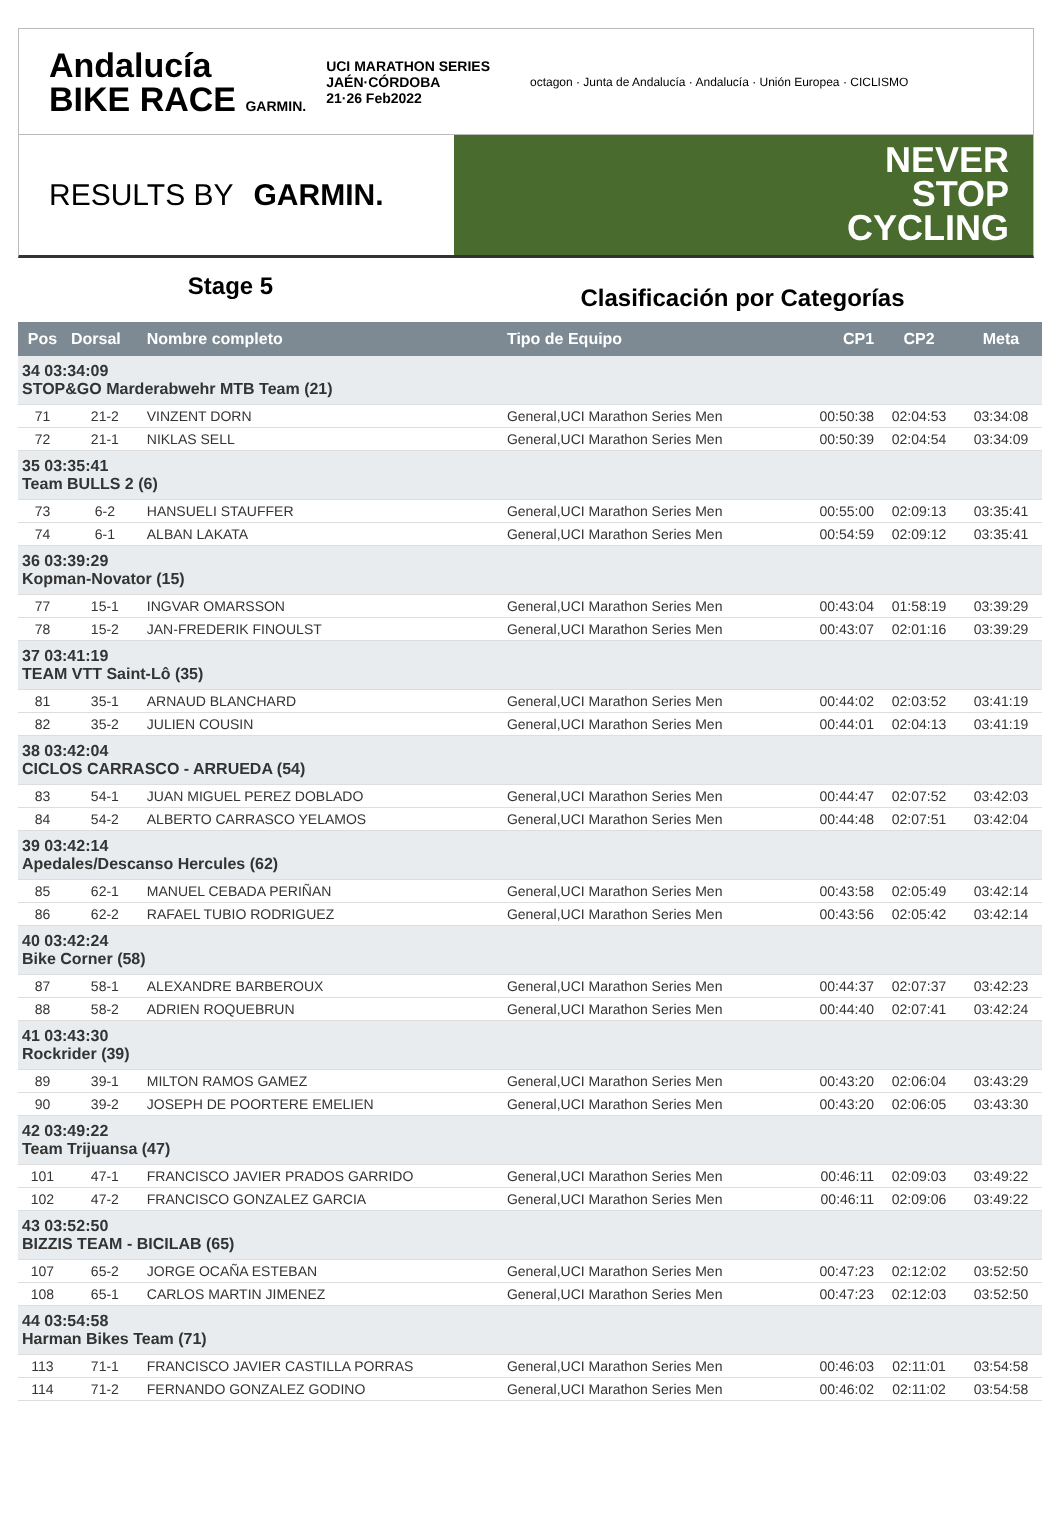Andalucía
BIKE RACE GARMIN.
UCI MARATHON SERIES
JAÉN·CÓRDOBA
21·26 Feb2022
octagon · Junta de Andalucía · Andalucía · Unión Europea · CICLISMO
RESULTS BY GARMIN.
NEVER
STOP
CYCLING
Stage 5
Clasificación por Categorías
| Pos | Dorsal | Nombre completo | Tipo de Equipo | CP1 | CP2 | Meta |
| --- | --- | --- | --- | --- | --- | --- |
| 34 03:34:09 STOP&GO Marderabwehr MTB Team (21) | | | | | | |
| 71 | 21-2 | VINZENT DORN | General,UCI Marathon Series Men | 00:50:38 | 02:04:53 | 03:34:08 |
| 72 | 21-1 | NIKLAS SELL | General,UCI Marathon Series Men | 00:50:39 | 02:04:54 | 03:34:09 |
| 35 03:35:41 Team BULLS 2 (6) | | | | | | |
| 73 | 6-2 | HANSUELI STAUFFER | General,UCI Marathon Series Men | 00:55:00 | 02:09:13 | 03:35:41 |
| 74 | 6-1 | ALBAN LAKATA | General,UCI Marathon Series Men | 00:54:59 | 02:09:12 | 03:35:41 |
| 36 03:39:29 Kopman-Novator (15) | | | | | | |
| 77 | 15-1 | INGVAR OMARSSON | General,UCI Marathon Series Men | 00:43:04 | 01:58:19 | 03:39:29 |
| 78 | 15-2 | JAN-FREDERIK FINOULST | General,UCI Marathon Series Men | 00:43:07 | 02:01:16 | 03:39:29 |
| 37 03:41:19 TEAM VTT Saint-Lô (35) | | | | | | |
| 81 | 35-1 | ARNAUD BLANCHARD | General,UCI Marathon Series Men | 00:44:02 | 02:03:52 | 03:41:19 |
| 82 | 35-2 | JULIEN COUSIN | General,UCI Marathon Series Men | 00:44:01 | 02:04:13 | 03:41:19 |
| 38 03:42:04 CICLOS CARRASCO - ARRUEDA (54) | | | | | | |
| 83 | 54-1 | JUAN MIGUEL PEREZ DOBLADO | General,UCI Marathon Series Men | 00:44:47 | 02:07:52 | 03:42:03 |
| 84 | 54-2 | ALBERTO CARRASCO YELAMOS | General,UCI Marathon Series Men | 00:44:48 | 02:07:51 | 03:42:04 |
| 39 03:42:14 Apedales/Descanso Hercules (62) | | | | | | |
| 85 | 62-1 | MANUEL CEBADA PERIÑAN | General,UCI Marathon Series Men | 00:43:58 | 02:05:49 | 03:42:14 |
| 86 | 62-2 | RAFAEL TUBIO RODRIGUEZ | General,UCI Marathon Series Men | 00:43:56 | 02:05:42 | 03:42:14 |
| 40 03:42:24 Bike Corner (58) | | | | | | |
| 87 | 58-1 | ALEXANDRE BARBEROUX | General,UCI Marathon Series Men | 00:44:37 | 02:07:37 | 03:42:23 |
| 88 | 58-2 | ADRIEN ROQUEBRUN | General,UCI Marathon Series Men | 00:44:40 | 02:07:41 | 03:42:24 |
| 41 03:43:30 Rockrider (39) | | | | | | |
| 89 | 39-1 | MILTON RAMOS GAMEZ | General,UCI Marathon Series Men | 00:43:20 | 02:06:04 | 03:43:29 |
| 90 | 39-2 | JOSEPH DE POORTERE EMELIEN | General,UCI Marathon Series Men | 00:43:20 | 02:06:05 | 03:43:30 |
| 42 03:49:22 Team Trijuansa (47) | | | | | | |
| 101 | 47-1 | FRANCISCO JAVIER PRADOS GARRIDO | General,UCI Marathon Series Men | 00:46:11 | 02:09:03 | 03:49:22 |
| 102 | 47-2 | FRANCISCO GONZALEZ GARCIA | General,UCI Marathon Series Men | 00:46:11 | 02:09:06 | 03:49:22 |
| 43 03:52:50 BIZZIS TEAM - BICILAB (65) | | | | | | |
| 107 | 65-2 | JORGE OCAÑA ESTEBAN | General,UCI Marathon Series Men | 00:47:23 | 02:12:02 | 03:52:50 |
| 108 | 65-1 | CARLOS MARTIN JIMENEZ | General,UCI Marathon Series Men | 00:47:23 | 02:12:03 | 03:52:50 |
| 44 03:54:58 Harman Bikes Team (71) | | | | | | |
| 113 | 71-1 | FRANCISCO JAVIER CASTILLA PORRAS | General,UCI Marathon Series Men | 00:46:03 | 02:11:01 | 03:54:58 |
| 114 | 71-2 | FERNANDO GONZALEZ GODINO | General,UCI Marathon Series Men | 00:46:02 | 02:11:02 | 03:54:58 |